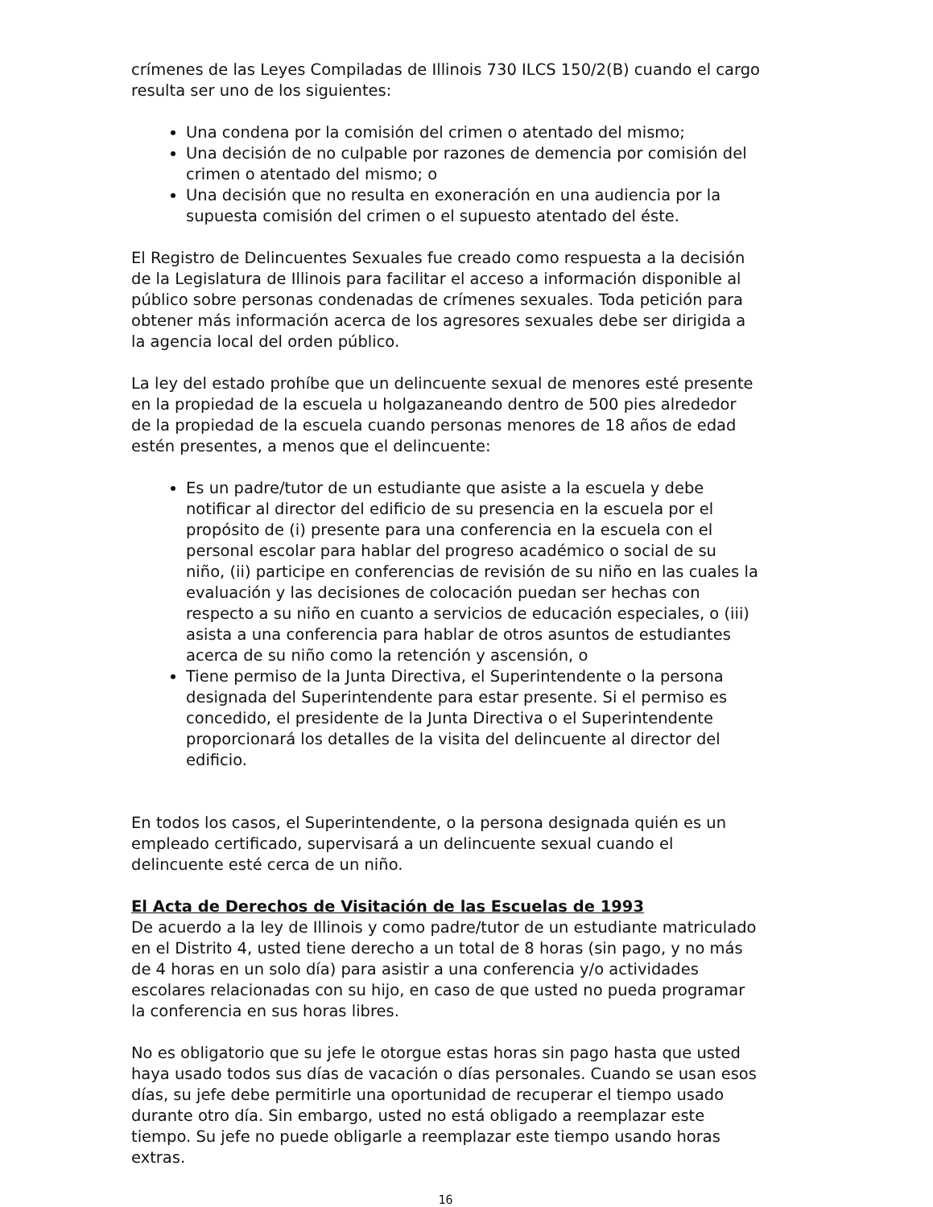crímenes de las Leyes Compiladas de Illinois 730 ILCS 150/2(B) cuando el cargo resulta ser uno de los siguientes:
Una condena por la comisión del crimen o atentado del mismo;
Una decisión de no culpable por razones de demencia por comisión del crimen o atentado del mismo; o
Una decisión que no resulta en exoneración en una audiencia por la supuesta comisión del crimen o el supuesto atentado del éste.
El Registro de Delincuentes Sexuales fue creado como respuesta a la decisión de la Legislatura de Illinois para facilitar el acceso a información disponible al público sobre personas condenadas de crímenes sexuales. Toda petición para obtener más información acerca de los agresores sexuales debe ser dirigida a la agencia local del orden público.
La ley del estado prohíbe que un delincuente sexual de menores esté presente en la propiedad de la escuela u holgazaneando dentro de 500 pies alrededor de la propiedad de la escuela cuando personas menores de 18 años de edad estén presentes, a menos que el delincuente:
Es un padre/tutor de un estudiante que asiste a la escuela y debe notificar al director del edificio de su presencia en la escuela por el propósito de (i) presente para una conferencia en la escuela con el personal escolar para hablar del progreso académico o social de su niño, (ii) participe en conferencias de revisión de su niño en las cuales la evaluación y las decisiones de colocación puedan ser hechas con respecto a su niño en cuanto a servicios de educación especiales, o (iii) asista a una conferencia para hablar de otros asuntos de estudiantes acerca de su niño como la retención y ascensión, o
Tiene permiso de la Junta Directiva, el Superintendente o la persona designada del Superintendente para estar presente. Si el permiso es concedido, el presidente de la Junta Directiva o el Superintendente proporcionará los detalles de la visita del delincuente al director del edificio.
En todos los casos, el Superintendente, o la persona designada quién es un empleado certificado, supervisará a un delincuente sexual cuando el delincuente esté cerca de un niño.
El Acta de Derechos de Visitación de las Escuelas de 1993
De acuerdo a la ley de Illinois y como padre/tutor de un estudiante matriculado en el Distrito 4, usted tiene derecho a un total de 8 horas (sin pago, y no más de 4 horas en un solo día) para asistir a una conferencia y/o actividades escolares relacionadas con su hijo, en caso de que usted no pueda programar la conferencia en sus horas libres.
No es obligatorio que su jefe le otorgue estas horas sin pago hasta que usted haya usado todos sus días de vacación o días personales. Cuando se usan esos días, su jefe debe permitirle una oportunidad de recuperar el tiempo usado durante otro día. Sin embargo, usted no está obligado a reemplazar este tiempo. Su jefe no puede obligarle a reemplazar este tiempo usando horas extras.
16